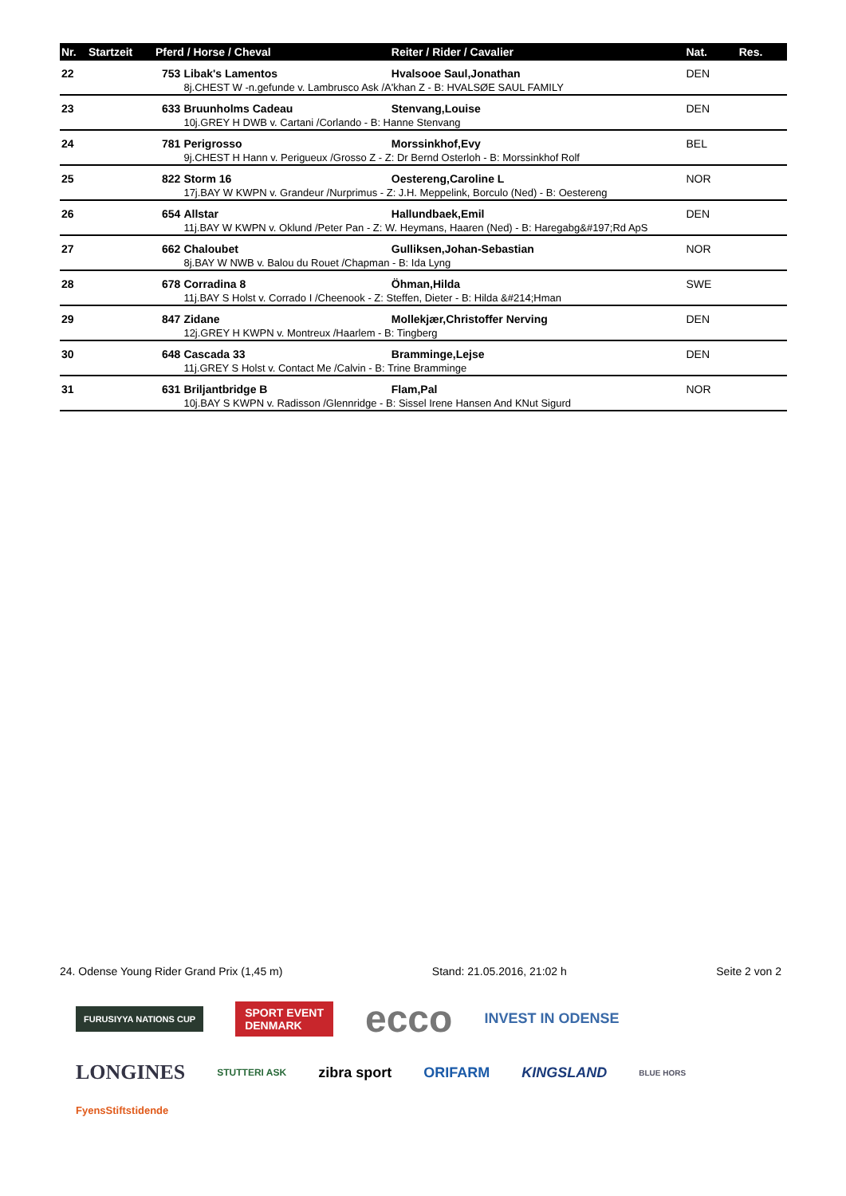| Nr. | Startzeit | Pferd / Horse / Cheval | | Reiter / Rider / Cavalier | Nat. | Res. |
| --- | --- | --- | --- | --- | --- | --- |
| 22 | | 753 | Libak's Lamentos | Hvalsooe Saul,Jonathan | DEN | |
| | | | 8j.CHEST W -n.gefunde v. Lambrusco Ask /A'khan Z - B: HVALSØE SAUL FAMILY | | | |
| 23 | | 633 | Bruunholms Cadeau | Stenvang,Louise | DEN | |
| | | | 10j.GREY H DWB v. Cartani /Corlando - B: Hanne Stenvang | | | |
| 24 | | 781 | Perigrosso | Morssinkhof,Evy | BEL | |
| | | | 9j.CHEST H Hann v. Perigueux /Grosso Z - Z: Dr Bernd Osterloh - B: Morssinkhof Rolf | | | |
| 25 | | 822 | Storm 16 | Oestereng,Caroline L | NOR | |
| | | | 17j.BAY W KWPN v. Grandeur /Nurprimus - Z: J.H. Meppelink, Borculo (Ned) - B: Oestereng | | | |
| 26 | | 654 | Allstar | Hallundbaek,Emil | DEN | |
| | | | 11j.BAY W KWPN v. Oklund /Peter Pan - Z: W. Heymans, Haaren (Ned) - B: Haregabg&#197;Rd ApS | | | |
| 27 | | 662 | Chaloubet | Gulliksen,Johan-Sebastian | NOR | |
| | | | 8j.BAY W NWB v. Balou du Rouet /Chapman - B: Ida Lyng | | | |
| 28 | | 678 | Corradina 8 | Öhman,Hilda | SWE | |
| | | | 11j.BAY S Holst v. Corrado I /Cheenook - Z: Steffen, Dieter - B: Hilda &#214;Hman | | | |
| 29 | | 847 | Zidane | Mollekjær,Christoffer Nerving | DEN | |
| | | | 12j.GREY H KWPN v. Montreux /Haarlem - B: Tingberg | | | |
| 30 | | 648 | Cascada 33 | Bramminge,Lejse | DEN | |
| | | | 11j.GREY S Holst v. Contact Me /Calvin - B: Trine Bramminge | | | |
| 31 | | 631 | Briljantbridge B | Flam,Pal | NOR | |
| | | | 10j.BAY S KWPN v. Radisson /Glennridge - B: Sissel Irene Hansen And KNut Sigurd | | | |
24. Odense Young Rider Grand Prix (1,45 m) Stand: 21.05.2016, 21:02 h Seite 2 von 2
FURUSIYYA NATIONS CUP SPORT EVENT
DENMARK ecco INVEST IN ODENSE LONGINES STUTTERI ASK zibra sport ORIFARM KINGSLAND BLUE HORS FyensStiftstidende